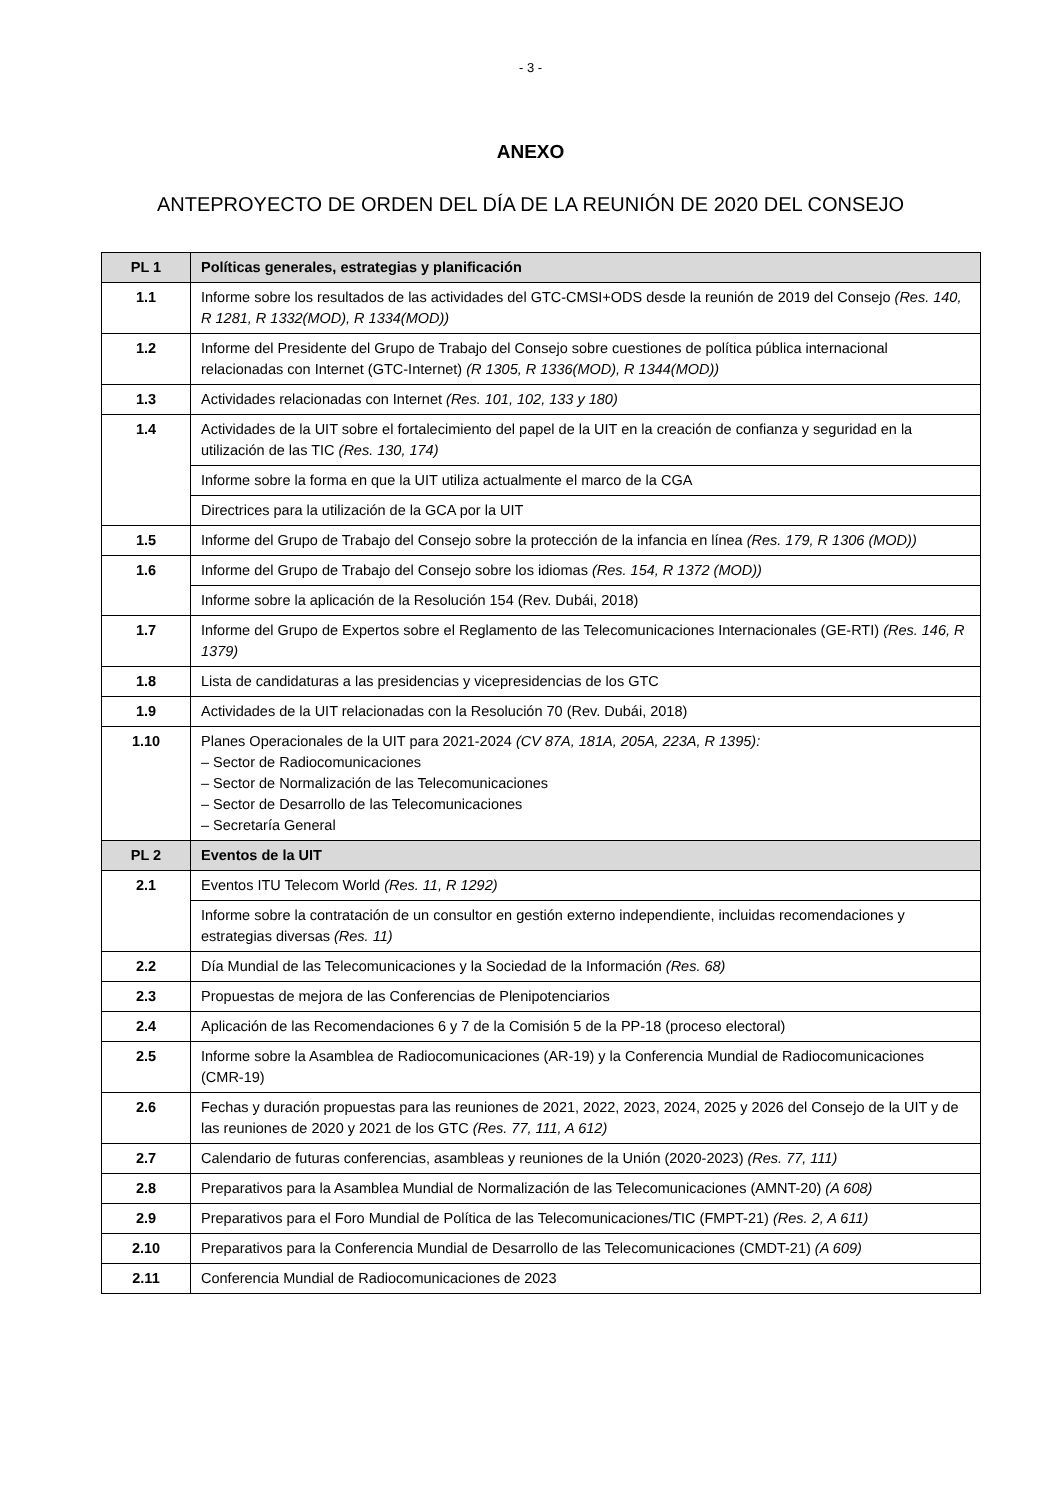- 3 -
ANEXO
ANTEPROYECTO DE ORDEN DEL DÍA DE LA REUNIÓN DE 2020 DEL CONSEJO
| PL 1 | Políticas generales, estrategias y planificación |
| 1.1 | Informe sobre los resultados de las actividades del GTC-CMSI+ODS desde la reunión de 2019 del Consejo (Res. 140, R 1281, R 1332(MOD), R 1334(MOD)) |
| 1.2 | Informe del Presidente del Grupo de Trabajo del Consejo sobre cuestiones de política pública internacional relacionadas con Internet (GTC-Internet) (R 1305, R 1336(MOD), R 1344(MOD)) |
| 1.3 | Actividades relacionadas con Internet (Res. 101, 102, 133 y 180) |
| 1.4 | Actividades de la UIT sobre el fortalecimiento del papel de la UIT en la creación de confianza y seguridad en la utilización de las TIC (Res. 130, 174) |
| | Informe sobre la forma en que la UIT utiliza actualmente el marco de la CGA |
| | Directrices para la utilización de la GCA por la UIT |
| 1.5 | Informe del Grupo de Trabajo del Consejo sobre la protección de la infancia en línea (Res. 179, R 1306 (MOD)) |
| 1.6 | Informe del Grupo de Trabajo del Consejo sobre los idiomas (Res. 154, R 1372 (MOD)) |
| | Informe sobre la aplicación de la Resolución 154 (Rev. Dubái, 2018) |
| 1.7 | Informe del Grupo de Expertos sobre el Reglamento de las Telecomunicaciones Internacionales (GE-RTI) (Res. 146, R 1379) |
| 1.8 | Lista de candidaturas a las presidencias y vicepresidencias de los GTC |
| 1.9 | Actividades de la UIT relacionadas con la Resolución 70 (Rev. Dubái, 2018) |
| 1.10 | Planes Operacionales de la UIT para 2021-2024 (CV 87A, 181A, 205A, 223A, R 1395): – Sector de Radiocomunicaciones – Sector de Normalización de las Telecomunicaciones – Sector de Desarrollo de las Telecomunicaciones – Secretaría General |
| PL 2 | Eventos de la UIT |
| 2.1 | Eventos ITU Telecom World (Res. 11, R 1292) |
| | Informe sobre la contratación de un consultor en gestión externo independiente, incluidas recomendaciones y estrategias diversas (Res. 11) |
| 2.2 | Día Mundial de las Telecomunicaciones y la Sociedad de la Información (Res. 68) |
| 2.3 | Propuestas de mejora de las Conferencias de Plenipotenciarios |
| 2.4 | Aplicación de las Recomendaciones 6 y 7 de la Comisión 5 de la PP-18 (proceso electoral) |
| 2.5 | Informe sobre la Asamblea de Radiocomunicaciones (AR-19) y la Conferencia Mundial de Radiocomunicaciones (CMR-19) |
| 2.6 | Fechas y duración propuestas para las reuniones de 2021, 2022, 2023, 2024, 2025 y 2026 del Consejo de la UIT y de las reuniones de 2020 y 2021 de los GTC (Res. 77, 111, A 612) |
| 2.7 | Calendario de futuras conferencias, asambleas y reuniones de la Unión (2020-2023) (Res. 77, 111) |
| 2.8 | Preparativos para la Asamblea Mundial de Normalización de las Telecomunicaciones (AMNT-20) (A 608) |
| 2.9 | Preparativos para el Foro Mundial de Política de las Telecomunicaciones/TIC (FMPT-21) (Res. 2, A 611) |
| 2.10 | Preparativos para la Conferencia Mundial de Desarrollo de las Telecomunicaciones (CMDT-21) (A 609) |
| 2.11 | Conferencia Mundial de Radiocomunicaciones de 2023 |